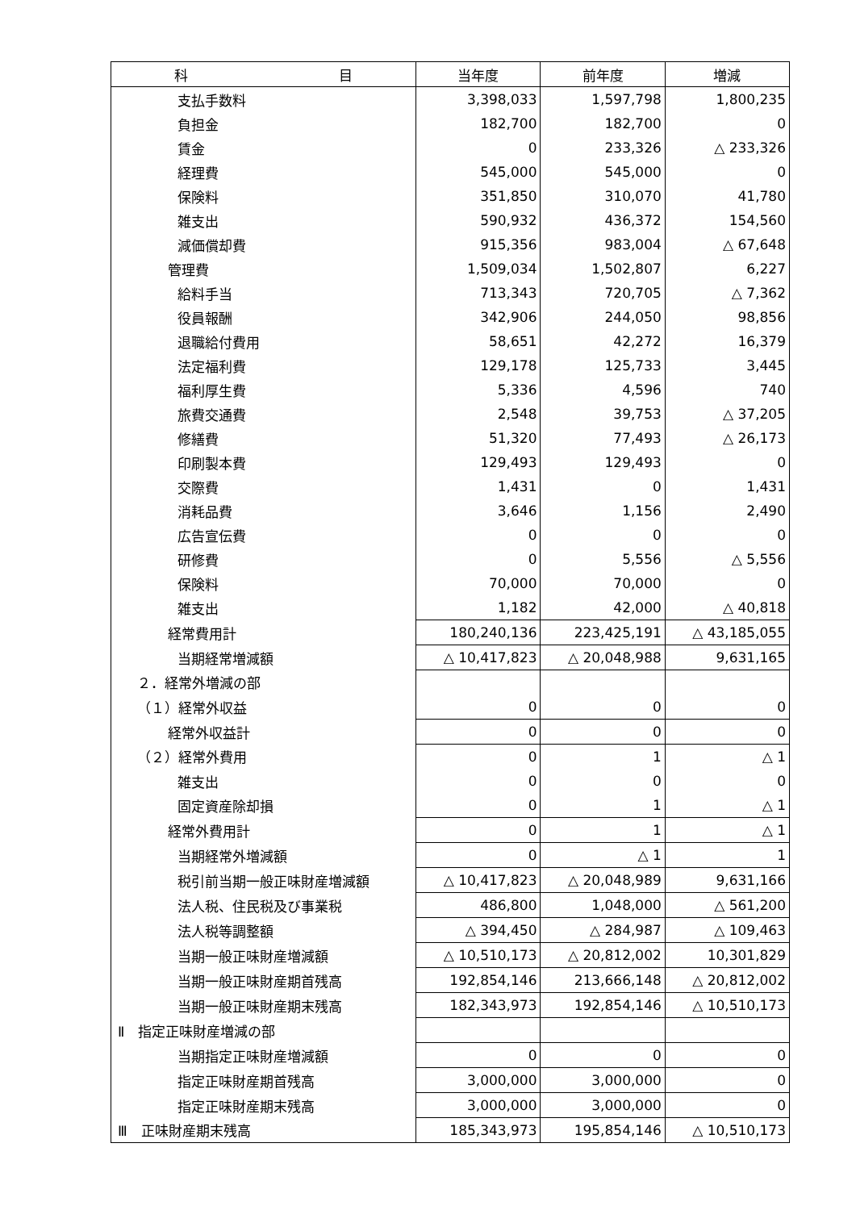| 科 目 | 当年度 | 前年度 | 増減 |
| --- | --- | --- | --- |
| 支払手数料 | 3,398,033 | 1,597,798 | 1,800,235 |
| 負担金 | 182,700 | 182,700 | 0 |
| 賃金 | 0 | 233,326 | △ 233,326 |
| 経理費 | 545,000 | 545,000 | 0 |
| 保険料 | 351,850 | 310,070 | 41,780 |
| 雑支出 | 590,932 | 436,372 | 154,560 |
| 減価償却費 | 915,356 | 983,004 | △ 67,648 |
| 管理費 | 1,509,034 | 1,502,807 | 6,227 |
| 給料手当 | 713,343 | 720,705 | △ 7,362 |
| 役員報酬 | 342,906 | 244,050 | 98,856 |
| 退職給付費用 | 58,651 | 42,272 | 16,379 |
| 法定福利費 | 129,178 | 125,733 | 3,445 |
| 福利厚生費 | 5,336 | 4,596 | 740 |
| 旅費交通費 | 2,548 | 39,753 | △ 37,205 |
| 修繕費 | 51,320 | 77,493 | △ 26,173 |
| 印刷製本費 | 129,493 | 129,493 | 0 |
| 交際費 | 1,431 | 0 | 1,431 |
| 消耗品費 | 3,646 | 1,156 | 2,490 |
| 広告宣伝費 | 0 | 0 | 0 |
| 研修費 | 0 | 5,556 | △ 5,556 |
| 保険料 | 70,000 | 70,000 | 0 |
| 雑支出 | 1,182 | 42,000 | △ 40,818 |
| 経常費用計 | 180,240,136 | 223,425,191 | △ 43,185,055 |
| 当期経常増減額 | △ 10,417,823 | △ 20,048,988 | 9,631,165 |
| ２．経常外増減の部 | | | |
| （１）経常外収益 | 0 | 0 | 0 |
| 経常外収益計 | 0 | 0 | 0 |
| （２）経常外費用 | 0 | 1 | △ 1 |
| 雑支出 | 0 | 0 | 0 |
| 固定資産除却損 | 0 | 1 | △ 1 |
| 経常外費用計 | 0 | 1 | △ 1 |
| 当期経常外増減額 | 0 | △ 1 | 1 |
| 税引前当期一般正味財産増減額 | △ 10,417,823 | △ 20,048,989 | 9,631,166 |
| 法人税、住民税及び事業税 | 486,800 | 1,048,000 | △ 561,200 |
| 法人税等調整額 | △ 394,450 | △ 284,987 | △ 109,463 |
| 当期一般正味財産増減額 | △ 10,510,173 | △ 20,812,002 | 10,301,829 |
| 当期一般正味財産期首残高 | 192,854,146 | 213,666,148 | △ 20,812,002 |
| 当期一般正味財産期末残高 | 182,343,973 | 192,854,146 | △ 10,510,173 |
| Ⅱ 指定正味財産増減の部 | | | |
| 当期指定正味財産増減額 | 0 | 0 | 0 |
| 指定正味財産期首残高 | 3,000,000 | 3,000,000 | 0 |
| 指定正味財産期末残高 | 3,000,000 | 3,000,000 | 0 |
| Ⅲ 正味財産期末残高 | 185,343,973 | 195,854,146 | △ 10,510,173 |